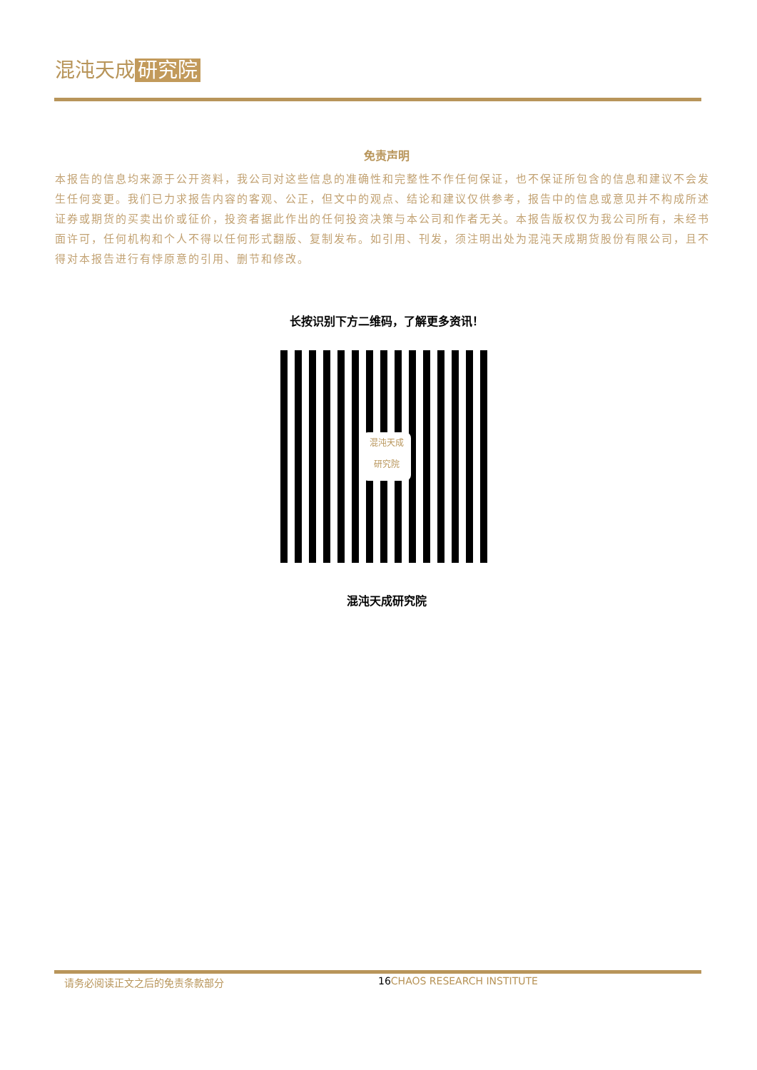混沌天成 研究院
免责声明
本报告的信息均来源于公开资料，我公司对这些信息的准确性和完整性不作任何保证，也不保证所包含的信息和建议不会发生任何变更。我们已力求报告内容的客观、公正，但文中的观点、结论和建议仅供参考，报告中的信息或意见并不构成所述证券或期货的买卖出价或征价，投资者据此作出的任何投资决策与本公司和作者无关。本报告版权仅为我公司所有，未经书面许可，任何机构和个人不得以任何形式翻版、复制发布。如引用、刊发，须注明出处为混沌天成期货股份有限公司，且不得对本报告进行有悖原意的引用、删节和修改。
长按识别下方二维码，了解更多资讯！
混沌天成
研究院
混沌天成研究院
请务必阅读正文之后的免责条款部分 16 CHAOS RESEARCH INSTITUTE